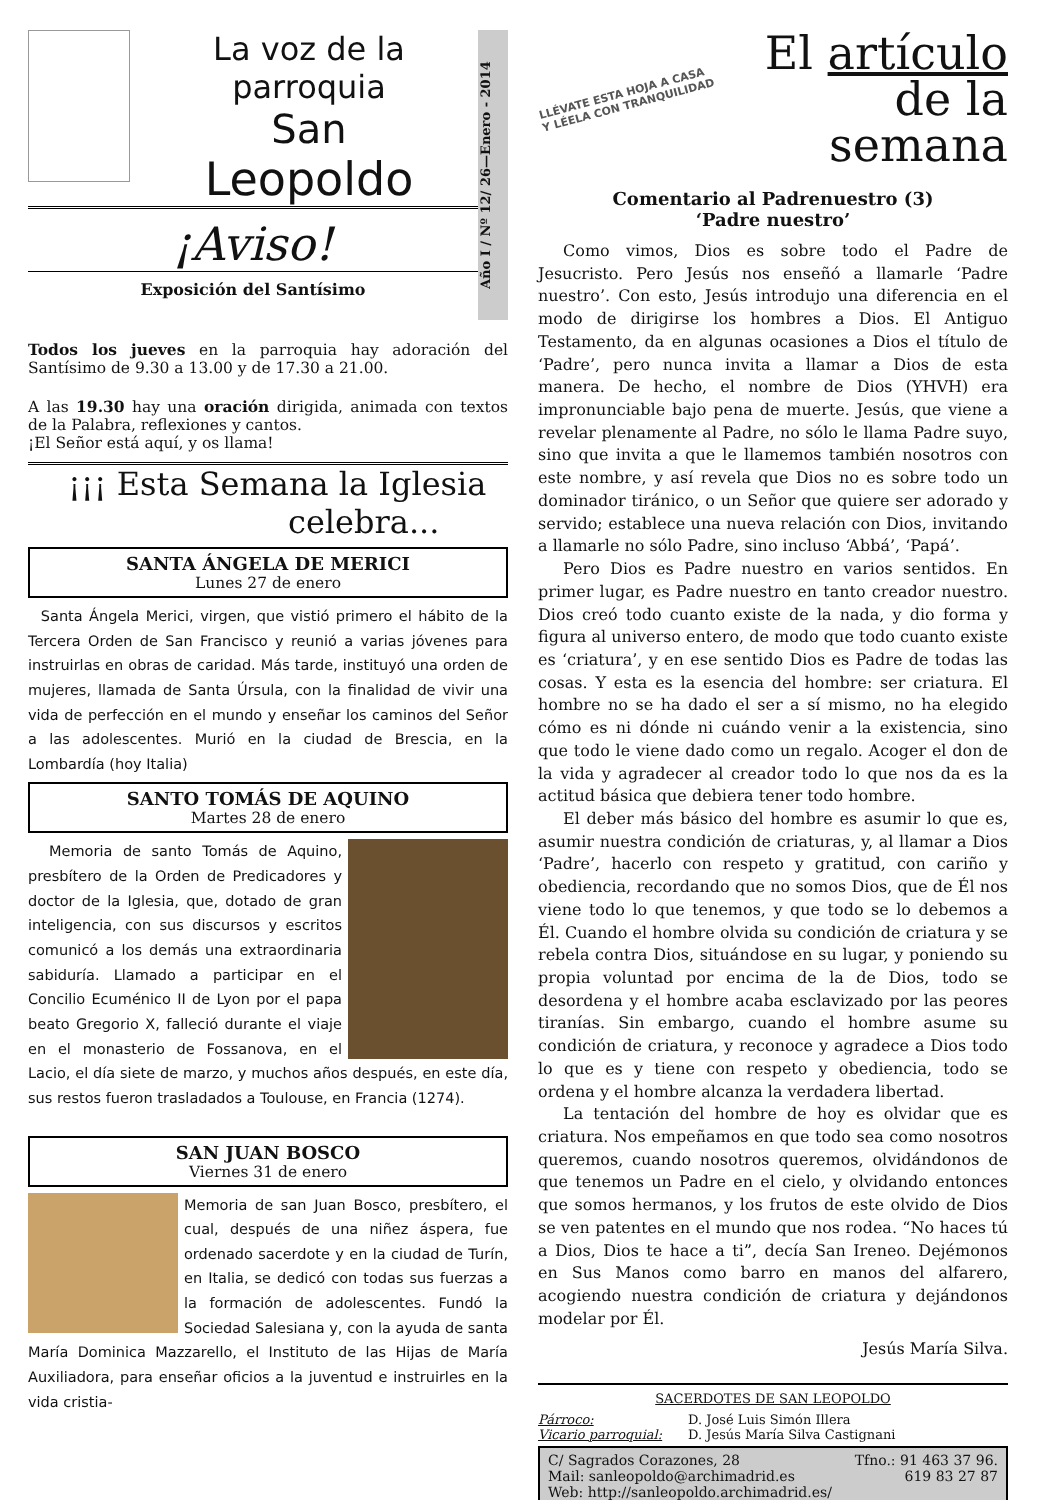La voz de la parroquia
San
Leopoldo
¡Aviso!
Exposición del Santísimo
Año I / Nº 12/ 26—Enero - 2014
Todos los jueves en la parroquia hay adoración del Santísimo de 9.30 a 13.00 y de 17.30 a 21.00.
A las 19.30 hay una oración dirigida, animada con textos de la Palabra, reflexiones y cantos.
¡El Señor está aquí, y os llama!
¡¡¡ Esta Semana la Iglesia
celebra...
SANTA ÁNGELA DE MERICI
Lunes 27 de enero
Santa Ángela Merici, virgen, que vistió primero el hábito de la Tercera Orden de San Francisco y reunió a varias jóvenes para instruirlas en obras de caridad. Más tarde, instituyó una orden de mujeres, llamada de Santa Úrsula, con la finalidad de vivir una vida de perfección en el mundo y enseñar los caminos del Señor a las adolescentes. Murió en la ciudad de Brescia, en la Lombardía (hoy Italia)
SANTO TOMÁS DE AQUINO
Martes 28 de enero
Memoria de santo Tomás de Aquino, presbítero de la Orden de Predicadores y doctor de la Iglesia, que, dotado de gran inteligencia, con sus discursos y escritos comunicó a los demás una extraordinaria sabiduría. Llamado a participar en el Concilio Ecuménico II de Lyon por el papa beato Gregorio X, falleció durante el viaje en el monasterio de Fossanova, en el Lacio, el día siete de marzo, y muchos años después, en este día, sus restos fueron trasladados a Toulouse, en Francia (1274).
SAN JUAN BOSCO
Viernes 31 de enero
Memoria de san Juan Bosco, presbítero, el cual, después de una niñez áspera, fue ordenado sacerdote y en la ciudad de Turín, en Italia, se dedicó con todas sus fuerzas a la formación de adolescentes. Fundó la Sociedad Salesiana y, con la ayuda de santa María Dominica Mazzarello, el Instituto de las Hijas de María Auxiliadora, para enseñar oficios a la juventud e instruirles en la vida cristia-
LLÉVATE ESTA HOJA A CASA
Y LÉELA CON TRANQUILIDAD
El artículo
de la semana
Comentario al Padrenuestro (3)
‘Padre nuestro’
Como vimos, Dios es sobre todo el Padre de Jesucristo. Pero Jesús nos enseñó a llamarle ‘Padre nuestro’. Con esto, Jesús introdujo una diferencia en el modo de dirigirse los hombres a Dios. El Antiguo Testamento, da en algunas ocasiones a Dios el título de ‘Padre’, pero nunca invita a llamar a Dios de esta manera. De hecho, el nombre de Dios (YHVH) era impronunciable bajo pena de muerte. Jesús, que viene a revelar plenamente al Padre, no sólo le llama Padre suyo, sino que invita a que le llamemos también nosotros con este nombre, y así revela que Dios no es sobre todo un dominador tiránico, o un Señor que quiere ser adorado y servido; establece una nueva relación con Dios, invitando a llamarle no sólo Padre, sino incluso ‘Abbá’, ‘Papá’.
Pero Dios es Padre nuestro en varios sentidos. En primer lugar, es Padre nuestro en tanto creador nuestro. Dios creó todo cuanto existe de la nada, y dio forma y figura al universo entero, de modo que todo cuanto existe es ‘criatura’, y en ese sentido Dios es Padre de todas las cosas. Y esta es la esencia del hombre: ser criatura. El hombre no se ha dado el ser a sí mismo, no ha elegido cómo es ni dónde ni cuándo venir a la existencia, sino que todo le viene dado como un regalo. Acoger el don de la vida y agradecer al creador todo lo que nos da es la actitud básica que debiera tener todo hombre.
El deber más básico del hombre es asumir lo que es, asumir nuestra condición de criaturas, y, al llamar a Dios ‘Padre’, hacerlo con respeto y gratitud, con cariño y obediencia, recordando que no somos Dios, que de Él nos viene todo lo que tenemos, y que todo se lo debemos a Él. Cuando el hombre olvida su condición de criatura y se rebela contra Dios, situándose en su lugar, y poniendo su propia voluntad por encima de la de Dios, todo se desordena y el hombre acaba esclavizado por las peores tiranías. Sin embargo, cuando el hombre asume su condición de criatura, y reconoce y agradece a Dios todo lo que es y tiene con respeto y obediencia, todo se ordena y el hombre alcanza la verdadera libertad.
La tentación del hombre de hoy es olvidar que es criatura. Nos empeñamos en que todo sea como nosotros queremos, cuando nosotros queremos, olvidándonos de que tenemos un Padre en el cielo, y olvidando entonces que somos hermanos, y los frutos de este olvido de Dios se ven patentes en el mundo que nos rodea. “No haces tú a Dios, Dios te hace a ti”, decía San Ireneo. Dejémonos en Sus Manos como barro en manos del alfarero, acogiendo nuestra condición de criatura y dejándonos modelar por Él.
Jesús María Silva.
SACERDOTES DE SAN LEOPOLDO
Párroco: D. José Luis Simón Illera
Vicario parroquial: D. Jesús María Silva Castignani
C/ Sagrados Corazones, 28 Tfno.: 91 463 37 96.
Mail: sanleopoldo@archimadrid.es 619 83 27 87
Web: http://sanleopoldo.archimadrid.es/